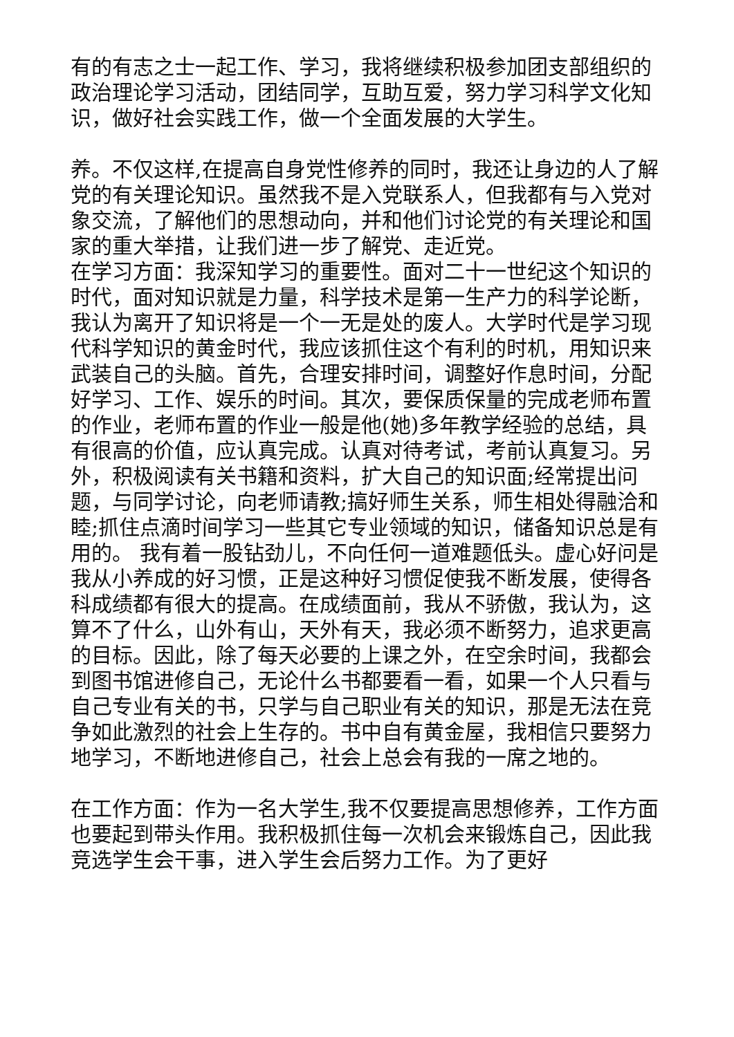有的有志之士一起工作、学习，我将继续积极参加团支部组织的政治理论学习活动，团结同学，互助互爱，努力学习科学文化知识，做好社会实践工作，做一个全面发展的大学生。
养。不仅这样,在提高自身党性修养的同时，我还让身边的人了解党的有关理论知识。虽然我不是入党联系人，但我都有与入党对象交流，了解他们的思想动向，并和他们讨论党的有关理论和国家的重大举措，让我们进一步了解党、走近党。
在学习方面：我深知学习的重要性。面对二十一世纪这个知识的时代，面对知识就是力量，科学技术是第一生产力的科学论断，我认为离开了知识将是一个一无是处的废人。大学时代是学习现代科学知识的黄金时代，我应该抓住这个有利的时机，用知识来武装自己的头脑。首先，合理安排时间，调整好作息时间，分配好学习、工作、娱乐的时间。其次，要保质保量的完成老师布置的作业，老师布置的作业一般是他(她)多年教学经验的总结，具有很高的价值，应认真完成。认真对待考试，考前认真复习。另外，积极阅读有关书籍和资料，扩大自己的知识面;经常提出问题，与同学讨论，向老师请教;搞好师生关系，师生相处得融洽和睦;抓住点滴时间学习一些其它专业领域的知识，储备知识总是有用的。 我有着一股钻劲儿，不向任何一道难题低头。虚心好问是我从小养成的好习惯，正是这种好习惯促使我不断发展，使得各科成绩都有很大的提高。在成绩面前，我从不骄傲，我认为，这算不了什么，山外有山，天外有天，我必须不断努力，追求更高的目标。因此，除了每天必要的上课之外，在空余时间，我都会到图书馆进修自己，无论什么书都要看一看，如果一个人只看与自己专业有关的书，只学与自己职业有关的知识，那是无法在竞争如此激烈的社会上生存的。书中自有黄金屋，我相信只要努力地学习，不断地进修自己，社会上总会有我的一席之地的。
在工作方面：作为一名大学生,我不仅要提高思想修养，工作方面也要起到带头作用。我积极抓住每一次机会来锻炼自己，因此我竞选学生会干事，进入学生会后努力工作。为了更好